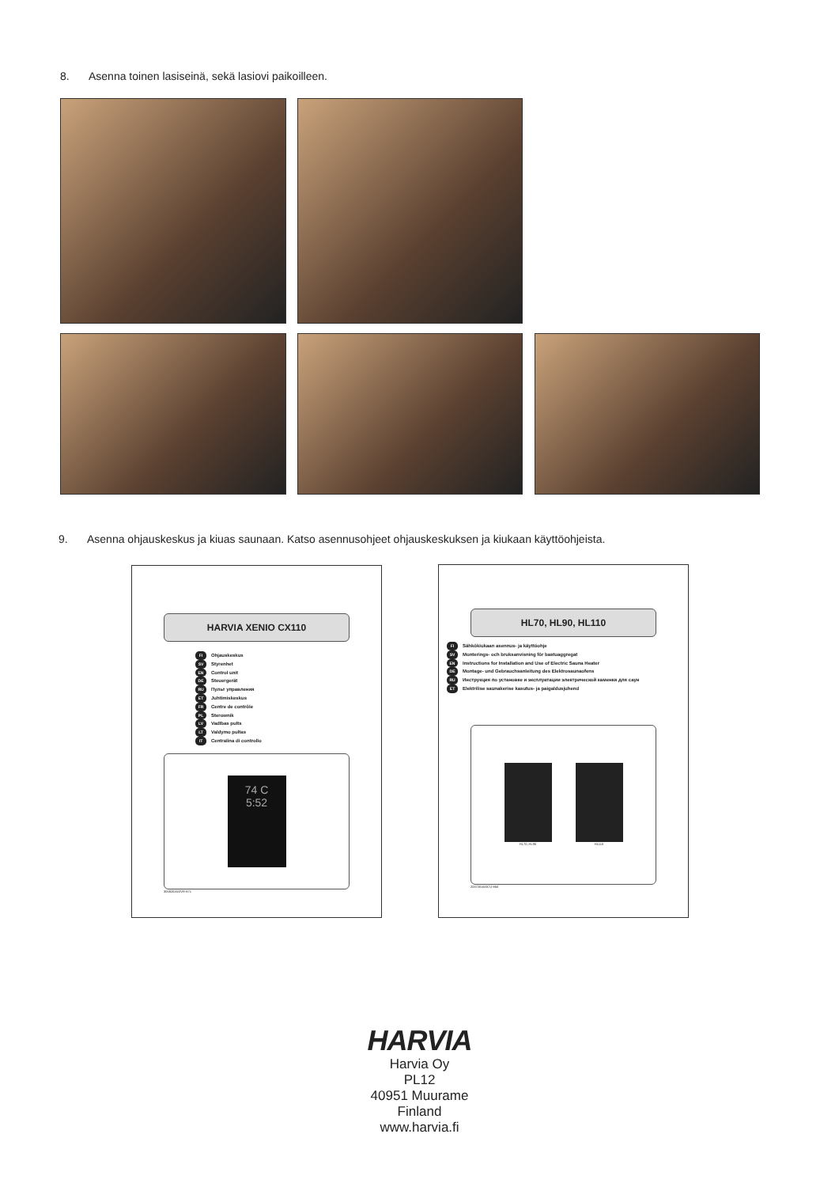8. Asenna toinen lasiseinä, sekä lasiovi paikoilleen.
9. Asenna ohjauskeskus ja kiuas saunaan. Katso asennusohjeet ohjauskeskuksen ja kiukaan käyttöohjeista.
HARVIA XENIO CX110
FI Ohjauskeskus
SV Styrenhet
EN Control unit
DE Steuergerät
RU Пульт управления
ET Juhtimiskeskus
FR Centre de contrôle
PL Sterownik
LV Vadības pults
LT Valdymo pultas
IT Centralina di controllo
74 C
5:52
30082016/ZVR-871
HL70, HL90, HL110
FI Sähkökiukaan asennus- ja käyttöohje
SV Monterings- och bruksanvisning för bastuaggregat
EN Instructions for Installation and Use of Electric Sauna Heater
DE Montage- und Gebrauchsanleitung des Elektrosaunaofens
RU Инструкция по установке и эксплуатации электрической каменки для саун
ET Elektrilise saunakerise kasutus- ja paigaldusjuhend
HL70, HL90 HL110
20072016/ZCU-850
HARVIA
Harvia Oy
PL12
40951 Muurame
Finland
www.harvia.fi